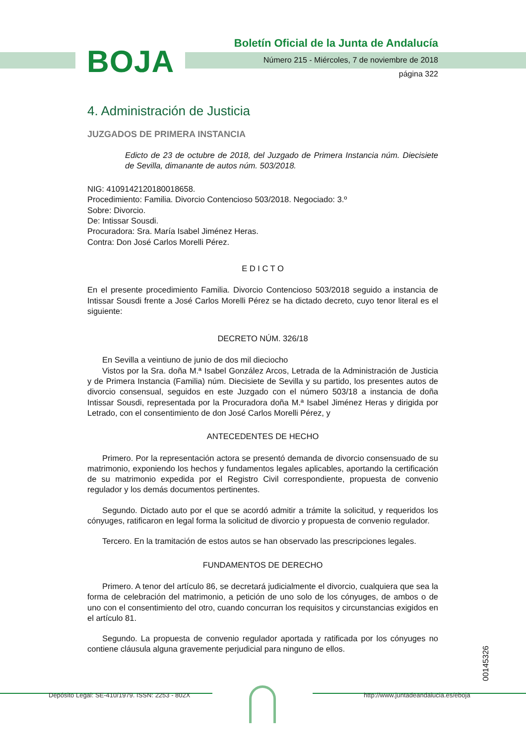BOJA
Boletín Oficial de la Junta de Andalucía
Número 215 - Miércoles, 7 de noviembre de 2018
página 322
4. Administración de Justicia
JUZGADOS DE PRIMERA INSTANCIA
Edicto de 23 de octubre de 2018, del Juzgado de Primera Instancia núm. Diecisiete de Sevilla, dimanante de autos núm. 503/2018.
NIG: 4109142120180018658.
Procedimiento: Familia. Divorcio Contencioso 503/2018. Negociado: 3.º
Sobre: Divorcio.
De: Intissar Sousdi.
Procuradora: Sra. María Isabel Jiménez Heras.
Contra: Don José Carlos Morelli Pérez.
E D I C T O
En el presente procedimiento Familia. Divorcio Contencioso 503/2018 seguido a instancia de Intissar Sousdi frente a José Carlos Morelli Pérez se ha dictado decreto, cuyo tenor literal es el siguiente:
DECRETO NÚM. 326/18
En Sevilla a veintiuno de junio de dos mil dieciocho
Vistos por la Sra. doña M.ª Isabel González Arcos, Letrada de la Administración de Justicia y de Primera Instancia (Familia) núm. Diecisiete de Sevilla y su partido, los presentes autos de divorcio consensual, seguidos en este Juzgado con el número 503/18 a instancia de doña Intissar Sousdi, representada por la Procuradora doña M.ª Isabel Jiménez Heras y dirigida por Letrado, con el consentimiento de don José Carlos Morelli Pérez, y
ANTECEDENTES DE HECHO
Primero. Por la representación actora se presentó demanda de divorcio consensuado de su matrimonio, exponiendo los hechos y fundamentos legales aplicables, aportando la certificación de su matrimonio expedida por el Registro Civil correspondiente, propuesta de convenio regulador y los demás documentos pertinentes.
Segundo. Dictado auto por el que se acordó admitir a trámite la solicitud, y requeridos los cónyuges, ratificaron en legal forma la solicitud de divorcio y propuesta de convenio regulador.
Tercero. En la tramitación de estos autos se han observado las prescripciones legales.
FUNDAMENTOS DE DERECHO
Primero. A tenor del artículo 86, se decretará judicialmente el divorcio, cualquiera que sea la forma de celebración del matrimonio, a petición de uno solo de los cónyuges, de ambos o de uno con el consentimiento del otro, cuando concurran los requisitos y circunstancias exigidos en el artículo 81.
Segundo. La propuesta de convenio regulador aportada y ratificada por los cónyuges no contiene cláusula alguna gravemente perjudicial para ninguno de ellos.
00145326
Depósito Legal: SE-410/1979. ISSN: 2253 - 802X http://www.juntadeandalucia.es/eboja